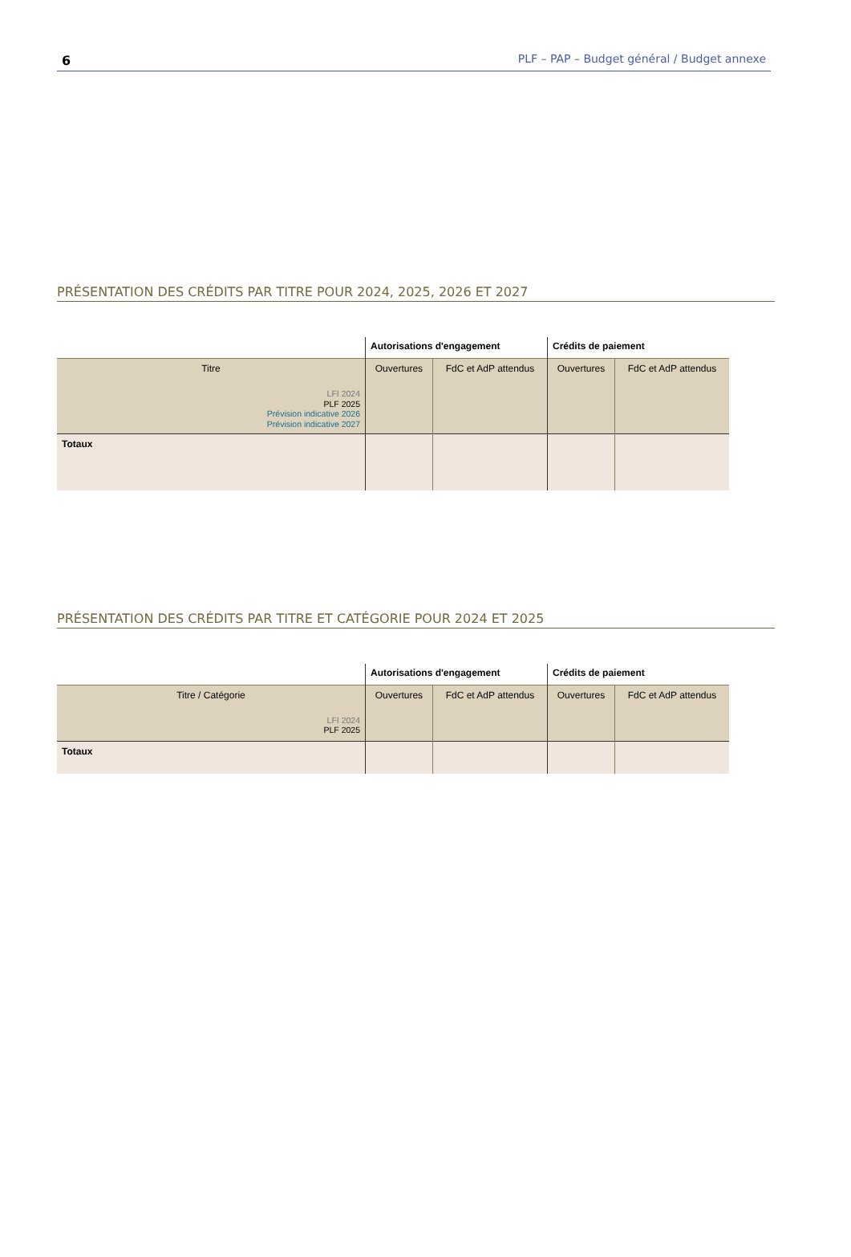6 PLF – PAP – Budget général / Budget annexe
PRÉSENTATION DES CRÉDITS PAR TITRE POUR 2024, 2025, 2026 ET 2027
| | Autorisations d'engagement | | Crédits de paiement | |
| --- | --- | --- | --- | --- |
| Titre LFI 2024 PLF 2025 Prévision indicative 2026 Prévision indicative 2027 | Ouvertures | FdC et AdP attendus | Ouvertures | FdC et AdP attendus |
| Totaux | | | | |
PRÉSENTATION DES CRÉDITS PAR TITRE ET CATÉGORIE POUR 2024 ET 2025
| | Autorisations d'engagement | | Crédits de paiement | |
| --- | --- | --- | --- | --- |
| Titre / Catégorie LFI 2024 PLF 2025 | Ouvertures | FdC et AdP attendus | Ouvertures | FdC et AdP attendus |
| Totaux | | | | |